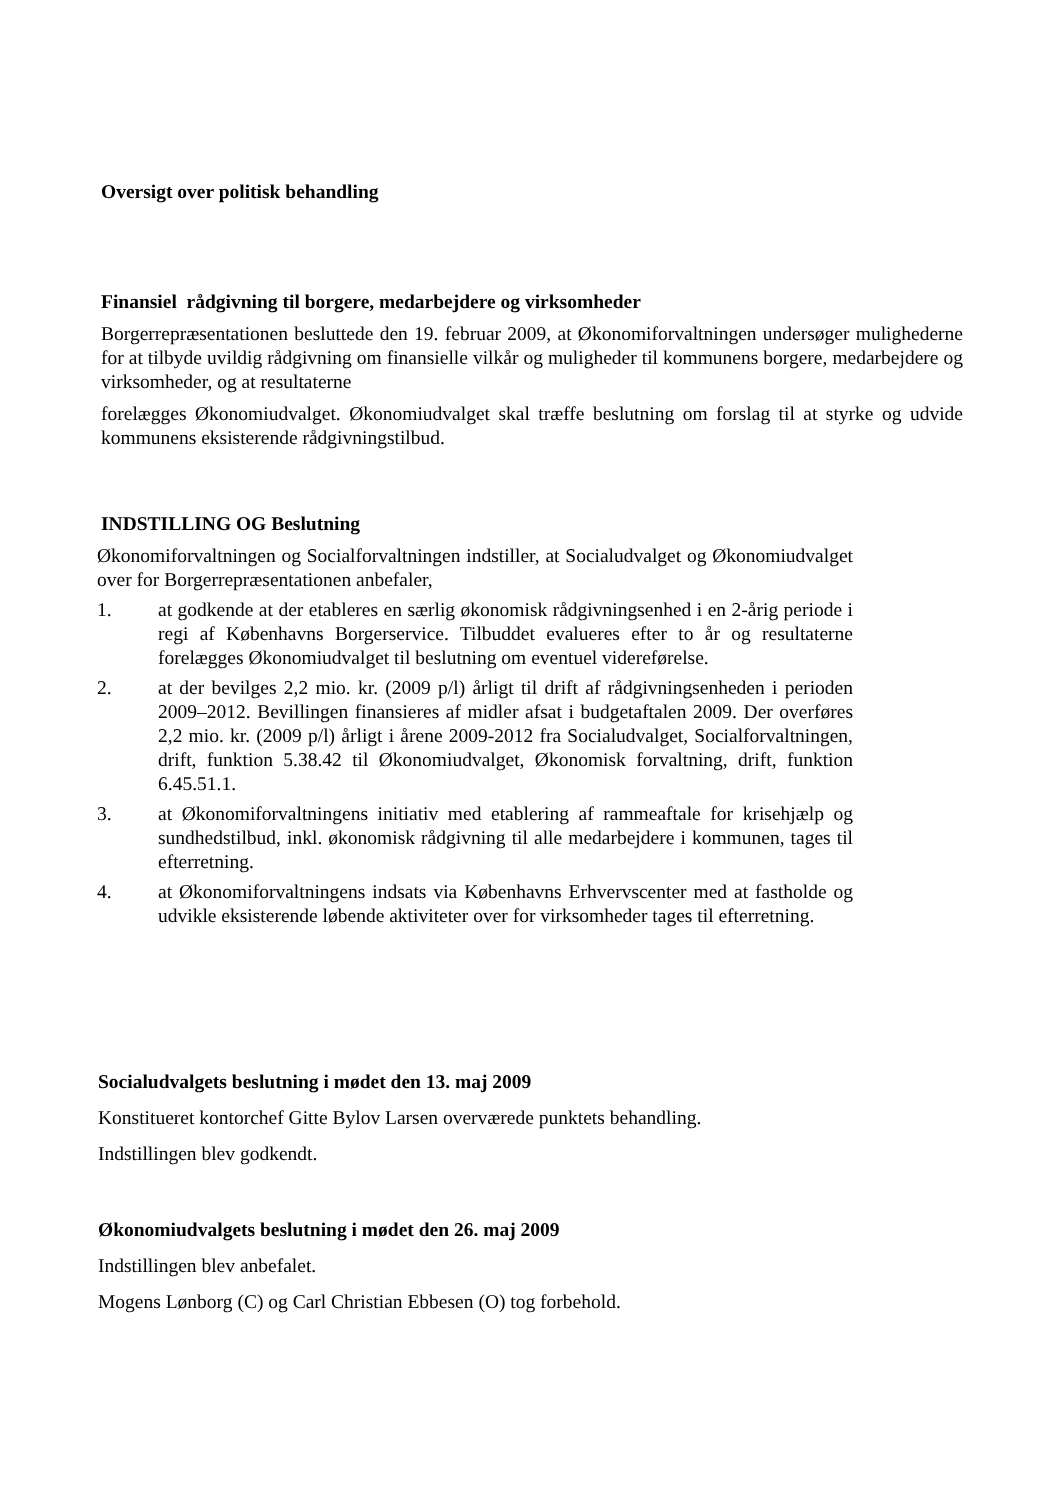Oversigt over politisk behandling
Finansiel rådgivning til borgere, medarbejdere og virksomheder
Borgerrepræsentationen besluttede den 19. februar 2009, at Økonomiforvaltningen undersøger mulighederne for at tilbyde uvildig rådgivning om finansielle vilkår og muligheder til kommunens borgere, medarbejdere og virksomheder, og at resultaterne
forelægges Økonomiudvalget. Økonomiudvalget skal træffe beslutning om forslag til at styrke og udvide kommunens eksisterende rådgivningstilbud.
INDSTILLING OG Beslutning
Økonomiforvaltningen og Socialforvaltningen indstiller, at Socialudvalget og Økonomiudvalget over for Borgerrepræsentationen anbefaler,
1. at godkende at der etableres en særlig økonomisk rådgivningsenhed i en 2-årig periode i regi af Københavns Borgerservice. Tilbuddet evalueres efter to år og resultaterne forelægges Økonomiudvalget til beslutning om eventuel videreførelse.
2. at der bevilges 2,2 mio. kr. (2009 p/l) årligt til drift af rådgivningsenheden i perioden 2009–2012. Bevillingen finansieres af midler afsat i budgetaftalen 2009. Der overføres 2,2 mio. kr. (2009 p/l) årligt i årene 2009-2012 fra Socialudvalget, Socialforvaltningen, drift, funktion 5.38.42 til Økonomiudvalget, Økonomisk forvaltning, drift, funktion 6.45.51.1.
3. at Økonomiforvaltningens initiativ med etablering af rammeaftale for krisehjælp og sundhedstilbud, inkl. økonomisk rådgivning til alle medarbejdere i kommunen, tages til efterretning.
4. at Økonomiforvaltningens indsats via Københavns Erhvervscenter med at fastholde og udvikle eksisterende løbende aktiviteter over for virksomheder tages til efterretning.
Socialudvalgets beslutning i mødet den 13. maj 2009
Konstitueret kontorchef Gitte Bylov Larsen overværede punktets behandling.
Indstillingen blev godkendt.
Økonomiudvalgets beslutning i mødet den 26. maj 2009
Indstillingen blev anbefalet.
Mogens Lønborg (C) og Carl Christian Ebbesen (O) tog forbehold.